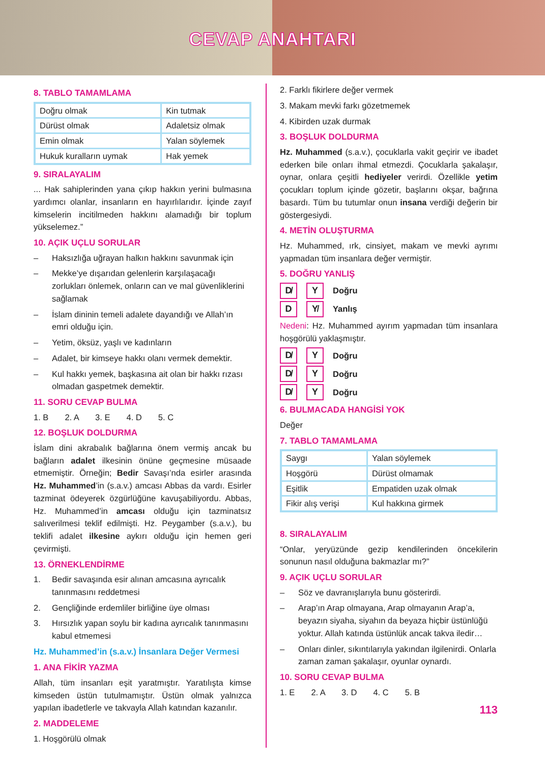CEVAP ANAHTARI
8. TABLO TAMAMLAMA
| Doğru olmak | Kin tutmak |
| Dürüst olmak | Adaletsiz olmak |
| Emin olmak | Yalan söylemek |
| Hukuk kuralların uymak | Hak yemek |
9. SIRALAYALIM
... Hak sahiplerinden yana çıkıp hakkın yerini bulmasına yardımcı olanlar, insanların en hayırlılarıdır. İçinde zayıf kimselerin incitilmeden hakkını alamadığı bir toplum yükselemez.”
10. AÇIK UÇLU SORULAR
– Haksızlığa uğrayan halkın hakkını savunmak için
– Mekke’ye dışarıdan gelenlerin karşılaşacağı zorlukları önlemek, onların can ve mal güvenliklerini sağlamak
– İslam dininin temeli adalete dayandığı ve Allah’ın emri olduğu için.
– Yetim, öksüz, yaşlı ve kadınların
– Adalet, bir kimseye hakkı olanı vermek demektir.
– Kul hakkı yemek, başkasına ait olan bir hakkı rızası olmadan gaspetmek demektir.
11. SORU CEVAP BULMA
1. B 2. A 3. E 4. D 5. C
12. BOŞLUK DOLDURMA
İslam dini akrabalık bağlarına önem vermiş ancak bu bağların adalet ilkesinin önüne geçmesine müsaade etmemiştir. Örneğin; Bedir Savaşı’nda esirler arasında Hz. Muhammed’in (s.a.v.) amcası Abbas da vardı. Esirler tazminat ödeyerek özgürlüğüne kavuşabiliyordu. Abbas, Hz. Muhammed’in amcası olduğu için tazminatsız salıverilmesi teklif edilmişti. Hz. Peygamber (s.a.v.), bu teklifi adalet ilkesine aykırı olduğu için hemen geri çevirmişti.
13. ÖRNEKLENDİRME
1. Bedir savaşında esir alınan amcasına ayrıcalık tanınmasını reddetmesi
2. Gençliğinde erdemliler birliğine üye olması
3. Hırsızlık yapan soylu bir kadına ayrıcalık tanınmasını kabul etmemesi
Hz. Muhammed’in (s.a.v.) İnsanlara Değer Vermesi
1. ANA FİKİR YAZMA
Allah, tüm insanları eşit yaratmıştır. Yaratılışta kimse kimseden üstün tutulmamıştır. Üstün olmak yalnızca yapılan ibadetlerle ve takvayla Allah katından kazanılır.
2. MADDELEME
1. Hoşgörülü olmak
2. Farklı fikirlere değer vermek
3. Makam mevki farkı gözetmemek
4. Kibirden uzak durmak
3. BOŞLUK DOLDURMA
Hz. Muhammed (s.a.v.), çocuklarla vakit geçirir ve ibadet ederken bile onları ihmal etmezdi. Çocuklarla şakalaşır, oynar, onlara çeşitli hediyeler verirdi. Özellikle yetim çocukları toplum içinde gözetir, başlarını okşar, bağrına basardı. Tüm bu tutumlar onun insana verdiği değerin bir göstergesiydi.
4. METİN OLUŞTURMA
Hz. Muhammed, ırk, cinsiyet, makam ve mevki ayrımı yapmadan tüm insanlara değer vermiştir.
5. DOĞRU YANLIŞ
D̸ Y Doğru
D Y̸ Yanlış
Nedeni: Hz. Muhammed ayırım yapmadan tüm insanlara hoşgörülü yaklaşmıştır.
D̸ Y Doğru
D̸ Y Doğru
D̸ Y Doğru
6. BULMACADA HANGİSİ YOK
Değer
7. TABLO TAMAMLAMA
| Saygı | Yalan söylemek |
| Hoşgörü | Dürüst olmamak |
| Eşitlik | Empatiden uzak olmak |
| Fikir alış verişi | Kul hakkına girmek |
8. SIRALAYALIM
“Onlar, yeryüzünde gezip kendilerinden öncekilerin sonunun nasıl olduğuna bakmazlar mı?”
9. AÇIK UÇLU SORULAR
– Söz ve davranışlarıyla bunu gösterirdi.
– Arap’ın Arap olmayana, Arap olmayanın Arap’a, beyazın siyaha, siyahın da beyaza hiçbir üstünlüğü yoktur. Allah katında üstünlük ancak takva iledir…
– Onları dinler, sıkıntılarıyla yakından ilgilenirdi. Onlarla zaman zaman şakalaşır, oyunlar oynardı.
10. SORU CEVAP BULMA
1. E 2. A 3. D 4. C 5. B
113